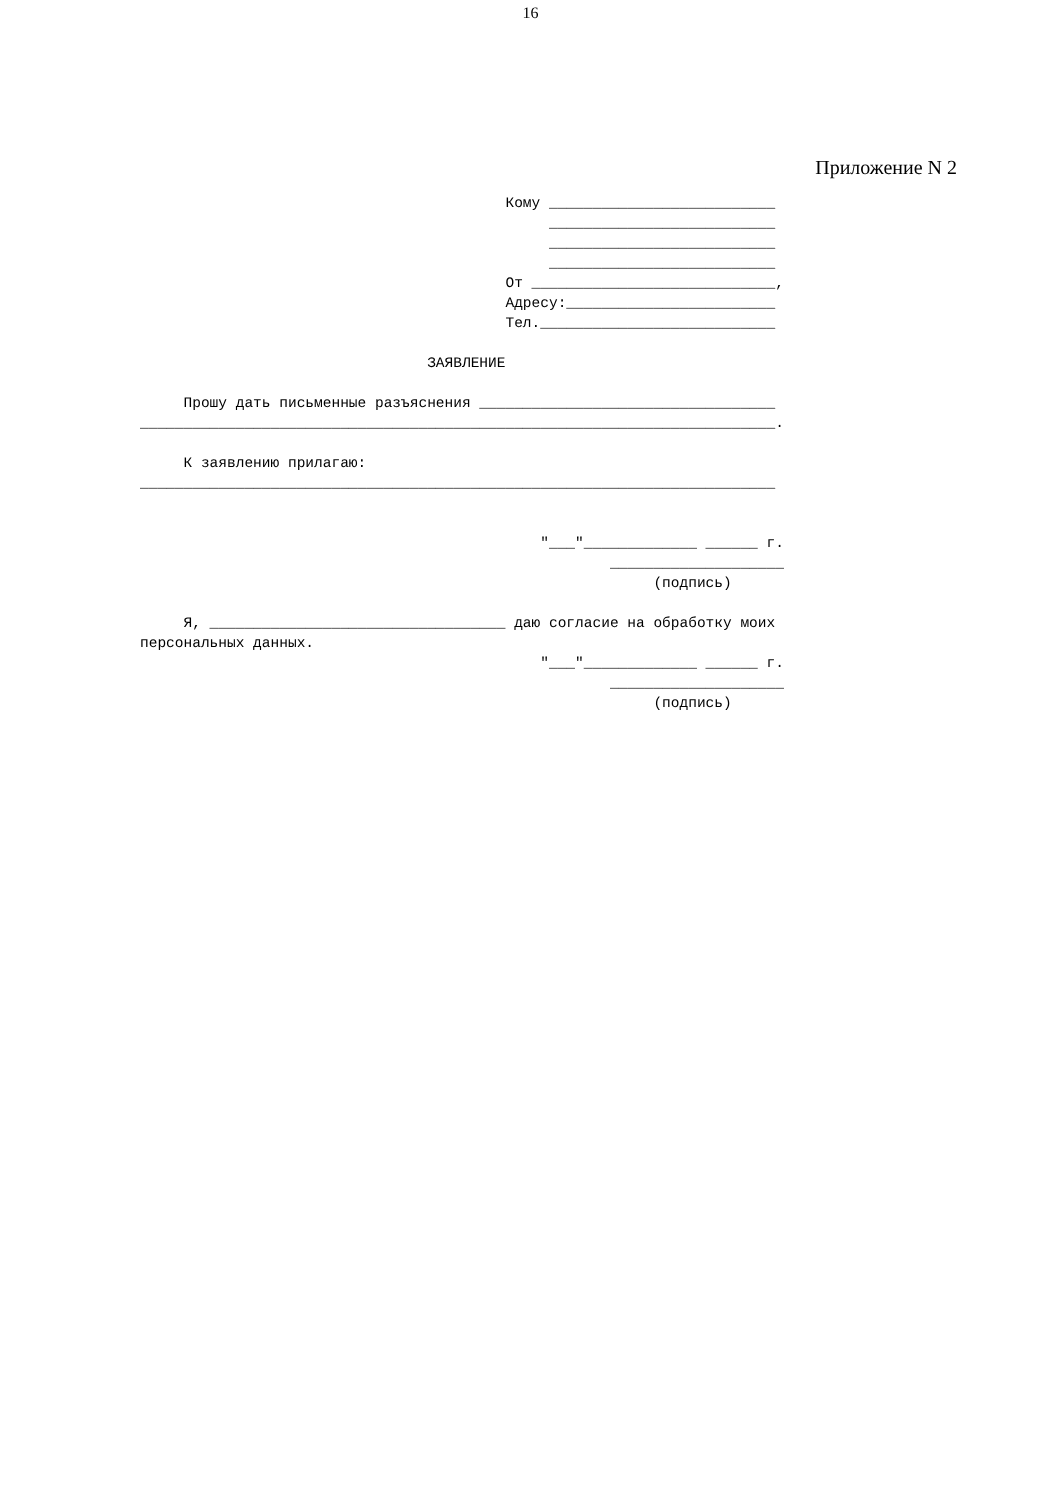16
Приложение N 2
                                          Кому __________________________
                                               __________________________
                                               __________________________
                                               __________________________
                                          От ____________________________,
                                          Адресу:________________________
                                          Тел.___________________________

                                 ЗАЯВЛЕНИЕ

     Прошу дать письменные разъяснения __________________________________
_________________________________________________________________________.

     К заявлению прилагаю:
_________________________________________________________________________


                                              "___"_____________ ______ г.
                                                      ____________________
                                                           (подпись)

     Я, __________________________________ даю согласие на обработку моих
персональных данных.
                                              "___"_____________ ______ г.
                                                      ____________________
                                                           (подпись)